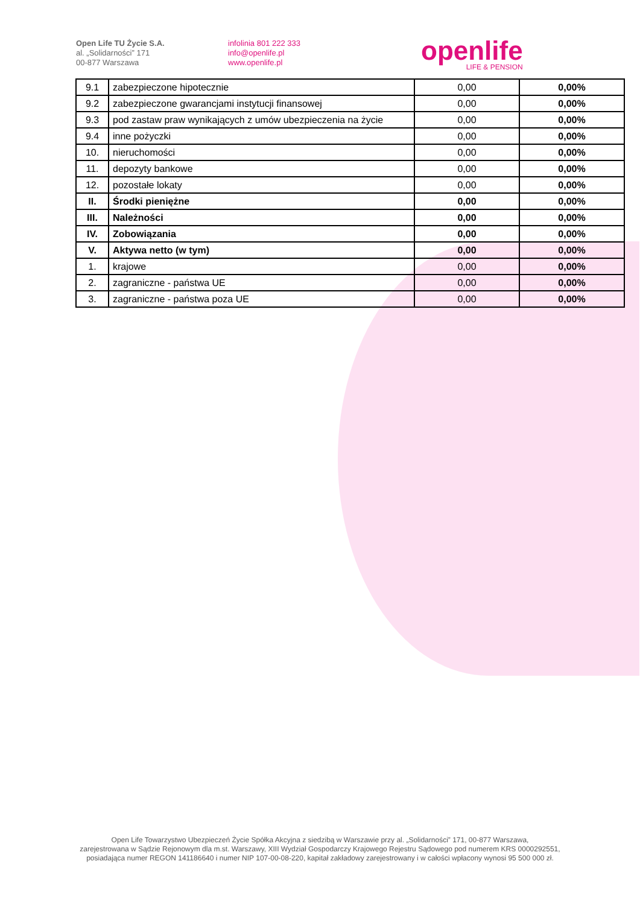Open Life TU Życie S.A.
al. „Solidarności” 171
00-877 Warszawa
infolinia 801 222 333
info@openlife.pl
www.openlife.pl
openlife
LIFE & PENSION
| 9.1 | zabezpieczone hipotecznie | 0,00 | 0,00% |
| 9.2 | zabezpieczone gwarancjami instytucji finansowej | 0,00 | 0,00% |
| 9.3 | pod zastaw praw wynikających z umów ubezpieczenia na życie | 0,00 | 0,00% |
| 9.4 | inne pożyczki | 0,00 | 0,00% |
| 10. | nieruchomości | 0,00 | 0,00% |
| 11. | depozyty bankowe | 0,00 | 0,00% |
| 12. | pozostałe lokaty | 0,00 | 0,00% |
| II. | Środki pieniężne | 0,00 | 0,00% |
| III. | Należności | 0,00 | 0,00% |
| IV. | Zobowiązania | 0,00 | 0,00% |
| V. | Aktywa netto (w tym) | 0,00 | 0,00% |
| 1. | krajowe | 0,00 | 0,00% |
| 2. | zagraniczne - państwa UE | 0,00 | 0,00% |
| 3. | zagraniczne - państwa poza UE | 0,00 | 0,00% |
Open Life Towarzystwo Ubezpieczeń Życie Spółka Akcyjna z siedzibą w Warszawie przy al. „Solidarności” 171, 00-877 Warszawa,
zarejestrowana w Sądzie Rejonowym dla m.st. Warszawy, XIII Wydział Gospodarczy Krajowego Rejestru Sądowego pod numerem KRS 0000292551,
posiadająca numer REGON 141186640 i numer NIP 107-00-08-220, kapitał zakładowy zarejestrowany i w całości wpłacony wynosi 95 500 000 zł.